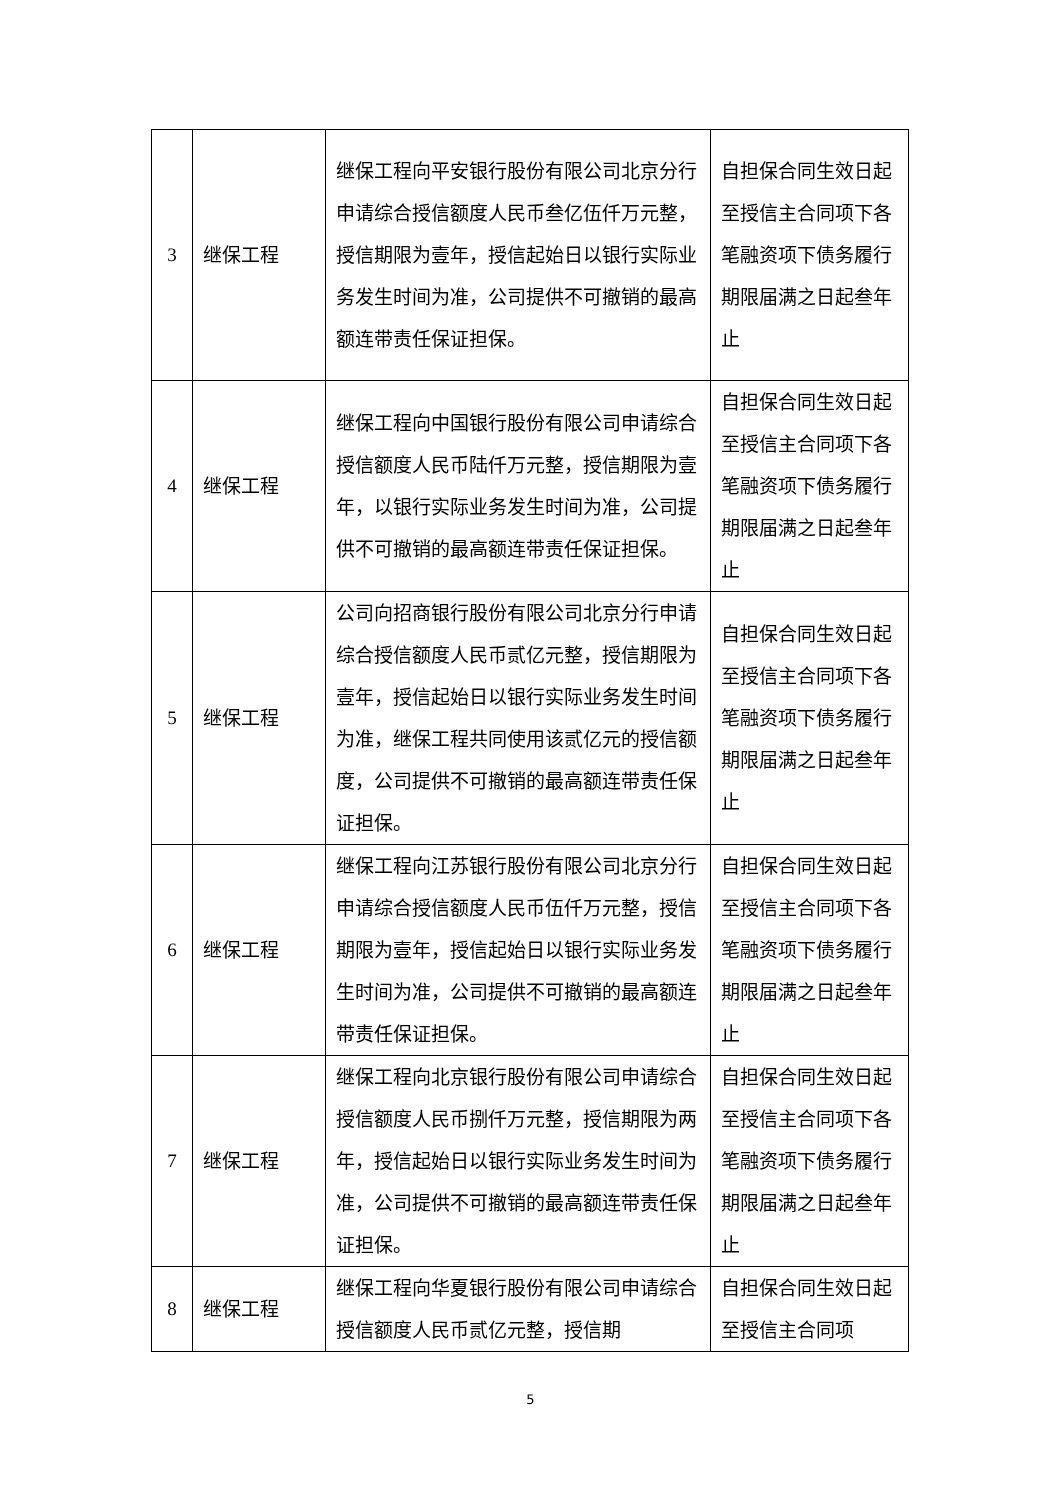| 3 | 继保工程 | 继保工程向平安银行股份有限公司北京分行申请综合授信额度人民币叁亿伍仟万元整，授信期限为壹年，授信起始日以银行实际业务发生时间为准，公司提供不可撤销的最高额连带责任保证担保。 | 自担保合同生效日起至授信主合同项下各笔融资项下债务履行期限届满之日起叁年止 |
| 4 | 继保工程 | 继保工程向中国银行股份有限公司申请综合授信额度人民币陆仟万元整，授信期限为壹年，以银行实际业务发生时间为准，公司提供不可撤销的最高额连带责任保证担保。 | 自担保合同生效日起至授信主合同项下各笔融资项下债务履行期限届满之日起叁年止 |
| 5 | 继保工程 | 公司向招商银行股份有限公司北京分行申请综合授信额度人民币贰亿元整，授信期限为壹年，授信起始日以银行实际业务发生时间为准，继保工程共同使用该贰亿元的授信额度，公司提供不可撤销的最高额连带责任保证担保。 | 自担保合同生效日起至授信主合同项下各笔融资项下债务履行期限届满之日起叁年止 |
| 6 | 继保工程 | 继保工程向江苏银行股份有限公司北京分行申请综合授信额度人民币伍仟万元整，授信期限为壹年，授信起始日以银行实际业务发生时间为准，公司提供不可撤销的最高额连带责任保证担保。 | 自担保合同生效日起至授信主合同项下各笔融资项下债务履行期限届满之日起叁年止 |
| 7 | 继保工程 | 继保工程向北京银行股份有限公司申请综合授信额度人民币捌仟万元整，授信期限为两年，授信起始日以银行实际业务发生时间为准，公司提供不可撤销的最高额连带责任保证担保。 | 自担保合同生效日起至授信主合同项下各笔融资项下债务履行期限届满之日起叁年止 |
| 8 | 继保工程 | 继保工程向华夏银行股份有限公司申请综合授信额度人民币贰亿元整，授信期 | 自担保合同生效日起至授信主合同项 |
5